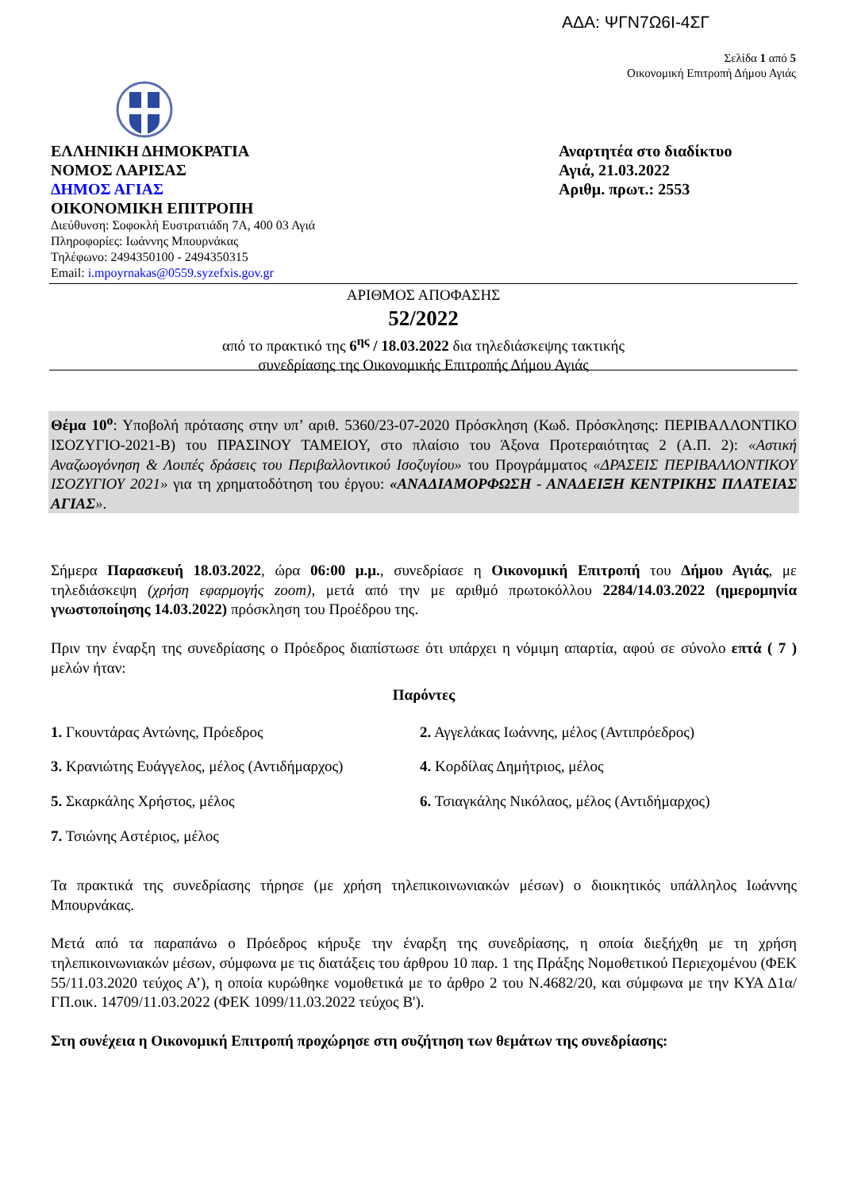ΑΔΑ: ΨΓΝ7Ω6Ι-4ΣΓ
Σελίδα 1 από 5
Οικονομική Επιτροπή Δήμου Αγιάς
ΕΛΛΗΝΙΚΗ ΔΗΜΟΚΡΑΤΙΑ
ΝΟΜΟΣ ΛΑΡΙΣΑΣ
ΔΗΜΟΣ ΑΓΙΑΣ
ΟΙΚΟΝΟΜΙΚΗ ΕΠΙΤΡΟΠΗ
Διεύθυνση: Σοφοκλή Ευστρατιάδη 7Α, 400 03 Αγιά
Πληροφορίες: Ιωάννης Μπουρνάκας
Τηλέφωνο: 2494350100 - 2494350315
Email: i.mpoyrnakas@0559.syzefxis.gov.gr
Αναρτητέα στο διαδίκτυο
Αγιά, 21.03.2022
Αριθμ. πρωτ.: 2553
ΑΡΙΘΜΟΣ ΑΠΟΦΑΣΗΣ
52/2022
από το πρακτικό της 6<sup>ης</sup> / 18.03.2022 δια τηλεδιάσκεψης τακτικής
συνεδρίασης της Οικονομικής Επιτροπής Δήμου Αγιάς
Θέμα 10<sup>ο</sup>: Υποβολή πρότασης στην υπ’ αριθ. 5360/23-07-2020 Πρόσκληση (Κωδ. Πρόσκλησης: ΠΕΡΙΒΑΛΛΟΝΤΙΚΟ ΙΣΟΖΥΓΙΟ-2021-Β) του ΠΡΑΣΙΝΟΥ ΤΑΜΕΙΟΥ, στο πλαίσιο του Άξονα Προτεραιότητας 2 (Α.Π. 2): «Αστική Αναζωογόνηση & Λοιπές δράσεις του Περιβαλλοντικού Ισοζυγίου» του Προγράμματος «ΔΡΑΣΕΙΣ ΠΕΡΙΒΑΛΛΟΝΤΙΚΟΥ ΙΣΟΖΥΓΙΟΥ 2021» για τη χρηματοδότηση του έργου: «ΑΝΑΔΙΑΜΟΡΦΩΣΗ - ΑΝΑΔΕΙΞΗ ΚΕΝΤΡΙΚΗΣ ΠΛΑΤΕΙΑΣ ΑΓΙΑΣ».
Σήμερα Παρασκευή 18.03.2022, ώρα 06:00 μ.μ., συνεδρίασε η Οικονομική Επιτροπή του Δήμου Αγιάς, με τηλεδιάσκεψη (χρήση εφαρμογής zoom), μετά από την με αριθμό πρωτοκόλλου 2284/14.03.2022 (ημερομηνία γνωστοποίησης 14.03.2022) πρόσκληση του Προέδρου της.
Πριν την έναρξη της συνεδρίασης ο Πρόεδρος διαπίστωσε ότι υπάρχει η νόμιμη απαρτία, αφού σε σύνολο επτά ( 7 ) μελών ήταν:
Παρόντες
1. Γκουντάρας Αντώνης, Πρόεδρος
2. Αγγελάκας Ιωάννης, μέλος (Αντιπρόεδρος)
3. Κρανιώτης Ευάγγελος, μέλος (Αντιδήμαρχος)
4. Κορδίλας Δημήτριος, μέλος
5. Σκαρκάλης Χρήστος, μέλος
6. Τσιαγκάλης Νικόλαος, μέλος (Αντιδήμαρχος)
7. Τσιώνης Αστέριος, μέλος
Τα πρακτικά της συνεδρίασης τήρησε (με χρήση τηλεπικοινωνιακών μέσων) ο διοικητικός υπάλληλος Ιωάννης Μπουρνάκας.
Μετά από τα παραπάνω ο Πρόεδρος κήρυξε την έναρξη της συνεδρίασης, η οποία διεξήχθη με τη χρήση τηλεπικοινωνιακών μέσων, σύμφωνα με τις διατάξεις του άρθρου 10 παρ. 1 της Πράξης Νομοθετικού Περιεχομένου (ΦΕΚ 55/11.03.2020 τεύχος Α’), η οποία κυρώθηκε νομοθετικά με το άρθρο 2 του Ν.4682/20, και σύμφωνα με την ΚΥΑ Δ1α/ΓΠ.οικ. 14709/11.03.2022 (ΦΕΚ 1099/11.03.2022 τεύχος Β').
Στη συνέχεια η Οικονομική Επιτροπή προχώρησε στη συζήτηση των θεμάτων της συνεδρίασης: